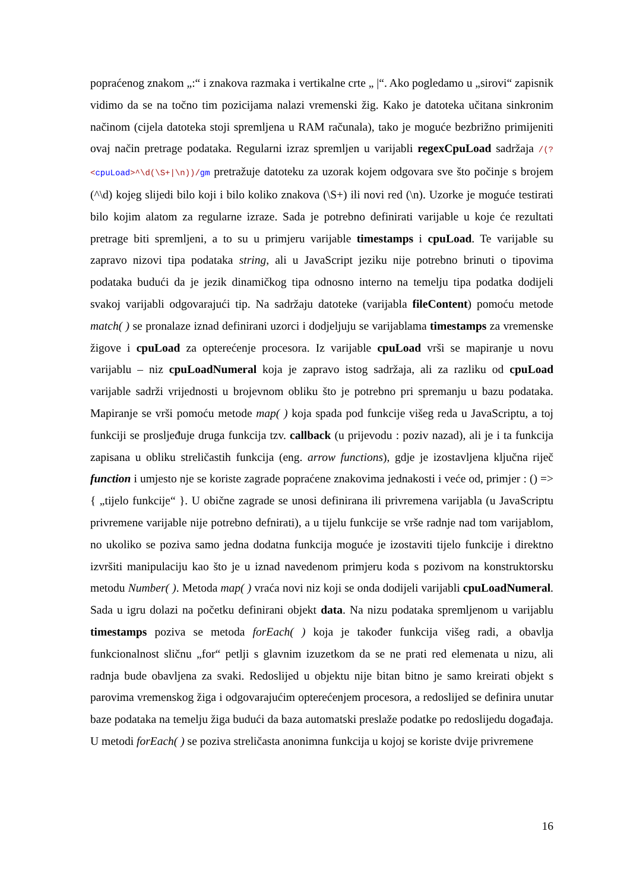popraćenog znakom „:“ i znakova razmaka i vertikalne crte „ |“. Ako pogledamo u „sirovi“ zapisnik vidimo da se na točno tim pozicijama nalazi vremenski žig. Kako je datoteka učitana sinkronim načinom (cijela datoteka stoji spremljena u RAM računala), tako je moguće bezbrižno primijeniti ovaj način pretrage podataka. Regularni izraz spremljen u varijabli regexCpuLoad sadržaja /(?<cpuLoad>^\d(\S+|\n))/gm pretražuje datoteku za uzorak kojem odgovara sve što počinje s brojem (^\d) kojeg slijedi bilo koji i bilo koliko znakova (\S+) ili novi red (\n). Uzorke je moguće testirati bilo kojim alatom za regularne izraze. Sada je potrebno definirati varijable u koje će rezultati pretrage biti spremljeni, a to su u primjeru varijable timestamps i cpuLoad. Te varijable su zapravo nizovi tipa podataka string, ali u JavaScript jeziku nije potrebno brinuti o tipovima podataka budući da je jezik dinamičkog tipa odnosno interno na temelju tipa podatka dodijeli svakoj varijabli odgovarajući tip. Na sadržaju datoteke (varijabla fileContent) pomoću metode match( ) se pronalaze iznad definirani uzorci i dodjeljuju se varijablama timestamps za vremenske žigove i cpuLoad za opterećenje procesora. Iz varijable cpuLoad vrši se mapiranje u novu varijablu – niz cpuLoadNumeral koja je zapravo istog sadržaja, ali za razliku od cpuLoad varijable sadrži vrijednosti u brojevnom obliku što je potrebno pri spremanju u bazu podataka. Mapiranje se vrši pomoću metode map( ) koja spada pod funkcije višeg reda u JavaScriptu, a toj funkciji se prosljeđuje druga funkcija tzv. callback (u prijevodu : poziv nazad), ali je i ta funkcija zapisana u obliku streličastih funkcija (eng. arrow functions), gdje je izostavljena ključna riječ function i umjesto nje se koriste zagrade popraćene znakovima jednakosti i veće od, primjer : () => { „tijelo funkcije“ }. U obične zagrade se unosi definirana ili privremena varijabla (u JavaScriptu privremene varijable nije potrebno defnirati), a u tijelu funkcije se vrše radnje nad tom varijablom, no ukoliko se poziva samo jedna dodatna funkcija moguće je izostaviti tijelo funkcije i direktno izvršiti manipulaciju kao što je u iznad navedenom primjeru koda s pozivom na konstruktorsku metodu Number( ). Metoda map( ) vraća novi niz koji se onda dodijeli varijabli cpuLoadNumeral. Sada u igru dolazi na početku definirani objekt data. Na nizu podataka spremljenom u varijablu timestamps poziva se metoda forEach( ) koja je također funkcija višeg radi, a obavlja funkcionalnost sličnu „for“ petlji s glavnim izuzetkom da se ne prati red elemenata u nizu, ali radnja bude obavljena za svaki. Redoslijed u objektu nije bitan bitno je samo kreirati objekt s parovima vremenskog žiga i odgovarajućim opterećenjem procesora, a redoslijed se definira unutar baze podataka na temelju žiga budući da baza automatski preslaže podatke po redoslijedu događaja. U metodi forEach( ) se poziva streličasta anonimna funkcija u kojoj se koriste dvije privremene
16